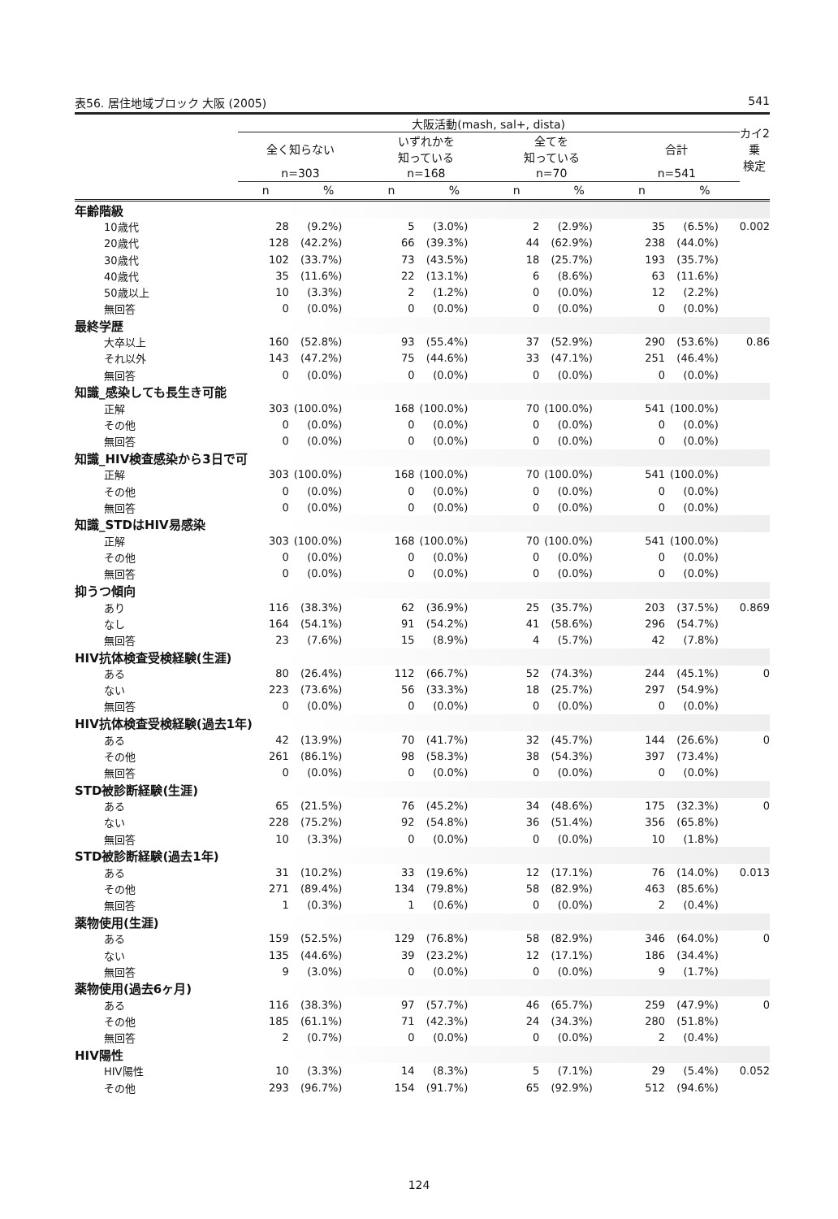表56. 居住地域ブロック 大阪 (2005) 541
| | 大阪活動(mash, sal+, dista) | | | | | | | | カイ2乗 検定 |
| --- | --- | --- | --- | --- | --- | --- | --- | --- | --- |
| | 全く知らない | | いずれかを 知っている | | 全てを 知っている | | 合計 | | |
| | n=303 | | n=168 | | n=70 | | n=541 | | |
| | n | % | n | % | n | % | n | % | |
| 年齢階級 | | | | | | | | | |
| 10歳代 | 28 | (9.2%) | 5 | (3.0%) | 2 | (2.9%) | 35 | (6.5%) | 0.002 |
| 20歳代 | 128 | (42.2%) | 66 | (39.3%) | 44 | (62.9%) | 238 | (44.0%) | |
| 30歳代 | 102 | (33.7%) | 73 | (43.5%) | 18 | (25.7%) | 193 | (35.7%) | |
| 40歳代 | 35 | (11.6%) | 22 | (13.1%) | 6 | (8.6%) | 63 | (11.6%) | |
| 50歳以上 | 10 | (3.3%) | 2 | (1.2%) | 0 | (0.0%) | 12 | (2.2%) | |
| 無回答 | 0 | (0.0%) | 0 | (0.0%) | 0 | (0.0%) | 0 | (0.0%) | |
| 最終学歴 | | | | | | | | | |
| 大卒以上 | 160 | (52.8%) | 93 | (55.4%) | 37 | (52.9%) | 290 | (53.6%) | 0.86 |
| それ以外 | 143 | (47.2%) | 75 | (44.6%) | 33 | (47.1%) | 251 | (46.4%) | |
| 無回答 | 0 | (0.0%) | 0 | (0.0%) | 0 | (0.0%) | 0 | (0.0%) | |
| 知識_感染しても長生き可能 | | | | | | | | | |
| 正解 | 303 | (100.0%) | 168 | (100.0%) | 70 | (100.0%) | 541 | (100.0%) | |
| その他 | 0 | (0.0%) | 0 | (0.0%) | 0 | (0.0%) | 0 | (0.0%) | |
| 無回答 | 0 | (0.0%) | 0 | (0.0%) | 0 | (0.0%) | 0 | (0.0%) | |
| 知識_HIV検査感染から3日で可 | | | | | | | | | |
| 正解 | 303 | (100.0%) | 168 | (100.0%) | 70 | (100.0%) | 541 | (100.0%) | |
| その他 | 0 | (0.0%) | 0 | (0.0%) | 0 | (0.0%) | 0 | (0.0%) | |
| 無回答 | 0 | (0.0%) | 0 | (0.0%) | 0 | (0.0%) | 0 | (0.0%) | |
| 知識_STDはHIV易感染 | | | | | | | | | |
| 正解 | 303 | (100.0%) | 168 | (100.0%) | 70 | (100.0%) | 541 | (100.0%) | |
| その他 | 0 | (0.0%) | 0 | (0.0%) | 0 | (0.0%) | 0 | (0.0%) | |
| 無回答 | 0 | (0.0%) | 0 | (0.0%) | 0 | (0.0%) | 0 | (0.0%) | |
| 抑うつ傾向 | | | | | | | | | |
| あり | 116 | (38.3%) | 62 | (36.9%) | 25 | (35.7%) | 203 | (37.5%) | 0.869 |
| なし | 164 | (54.1%) | 91 | (54.2%) | 41 | (58.6%) | 296 | (54.7%) | |
| 無回答 | 23 | (7.6%) | 15 | (8.9%) | 4 | (5.7%) | 42 | (7.8%) | |
| HIV抗体検査受検経験(生涯) | | | | | | | | | |
| ある | 80 | (26.4%) | 112 | (66.7%) | 52 | (74.3%) | 244 | (45.1%) | 0 |
| ない | 223 | (73.6%) | 56 | (33.3%) | 18 | (25.7%) | 297 | (54.9%) | |
| 無回答 | 0 | (0.0%) | 0 | (0.0%) | 0 | (0.0%) | 0 | (0.0%) | |
| HIV抗体検査受検経験(過去1年) | | | | | | | | | |
| ある | 42 | (13.9%) | 70 | (41.7%) | 32 | (45.7%) | 144 | (26.6%) | 0 |
| その他 | 261 | (86.1%) | 98 | (58.3%) | 38 | (54.3%) | 397 | (73.4%) | |
| 無回答 | 0 | (0.0%) | 0 | (0.0%) | 0 | (0.0%) | 0 | (0.0%) | |
| STD被診断経験(生涯) | | | | | | | | | |
| ある | 65 | (21.5%) | 76 | (45.2%) | 34 | (48.6%) | 175 | (32.3%) | 0 |
| ない | 228 | (75.2%) | 92 | (54.8%) | 36 | (51.4%) | 356 | (65.8%) | |
| 無回答 | 10 | (3.3%) | 0 | (0.0%) | 0 | (0.0%) | 10 | (1.8%) | |
| STD被診断経験(過去1年) | | | | | | | | | |
| ある | 31 | (10.2%) | 33 | (19.6%) | 12 | (17.1%) | 76 | (14.0%) | 0.013 |
| その他 | 271 | (89.4%) | 134 | (79.8%) | 58 | (82.9%) | 463 | (85.6%) | |
| 無回答 | 1 | (0.3%) | 1 | (0.6%) | 0 | (0.0%) | 2 | (0.4%) | |
| 薬物使用(生涯) | | | | | | | | | |
| ある | 159 | (52.5%) | 129 | (76.8%) | 58 | (82.9%) | 346 | (64.0%) | 0 |
| ない | 135 | (44.6%) | 39 | (23.2%) | 12 | (17.1%) | 186 | (34.4%) | |
| 無回答 | 9 | (3.0%) | 0 | (0.0%) | 0 | (0.0%) | 9 | (1.7%) | |
| 薬物使用(過去6ヶ月) | | | | | | | | | |
| ある | 116 | (38.3%) | 97 | (57.7%) | 46 | (65.7%) | 259 | (47.9%) | 0 |
| その他 | 185 | (61.1%) | 71 | (42.3%) | 24 | (34.3%) | 280 | (51.8%) | |
| 無回答 | 2 | (0.7%) | 0 | (0.0%) | 0 | (0.0%) | 2 | (0.4%) | |
| HIV陽性 | | | | | | | | | |
| HIV陽性 | 10 | (3.3%) | 14 | (8.3%) | 5 | (7.1%) | 29 | (5.4%) | 0.052 |
| その他 | 293 | (96.7%) | 154 | (91.7%) | 65 | (92.9%) | 512 | (94.6%) | |
124